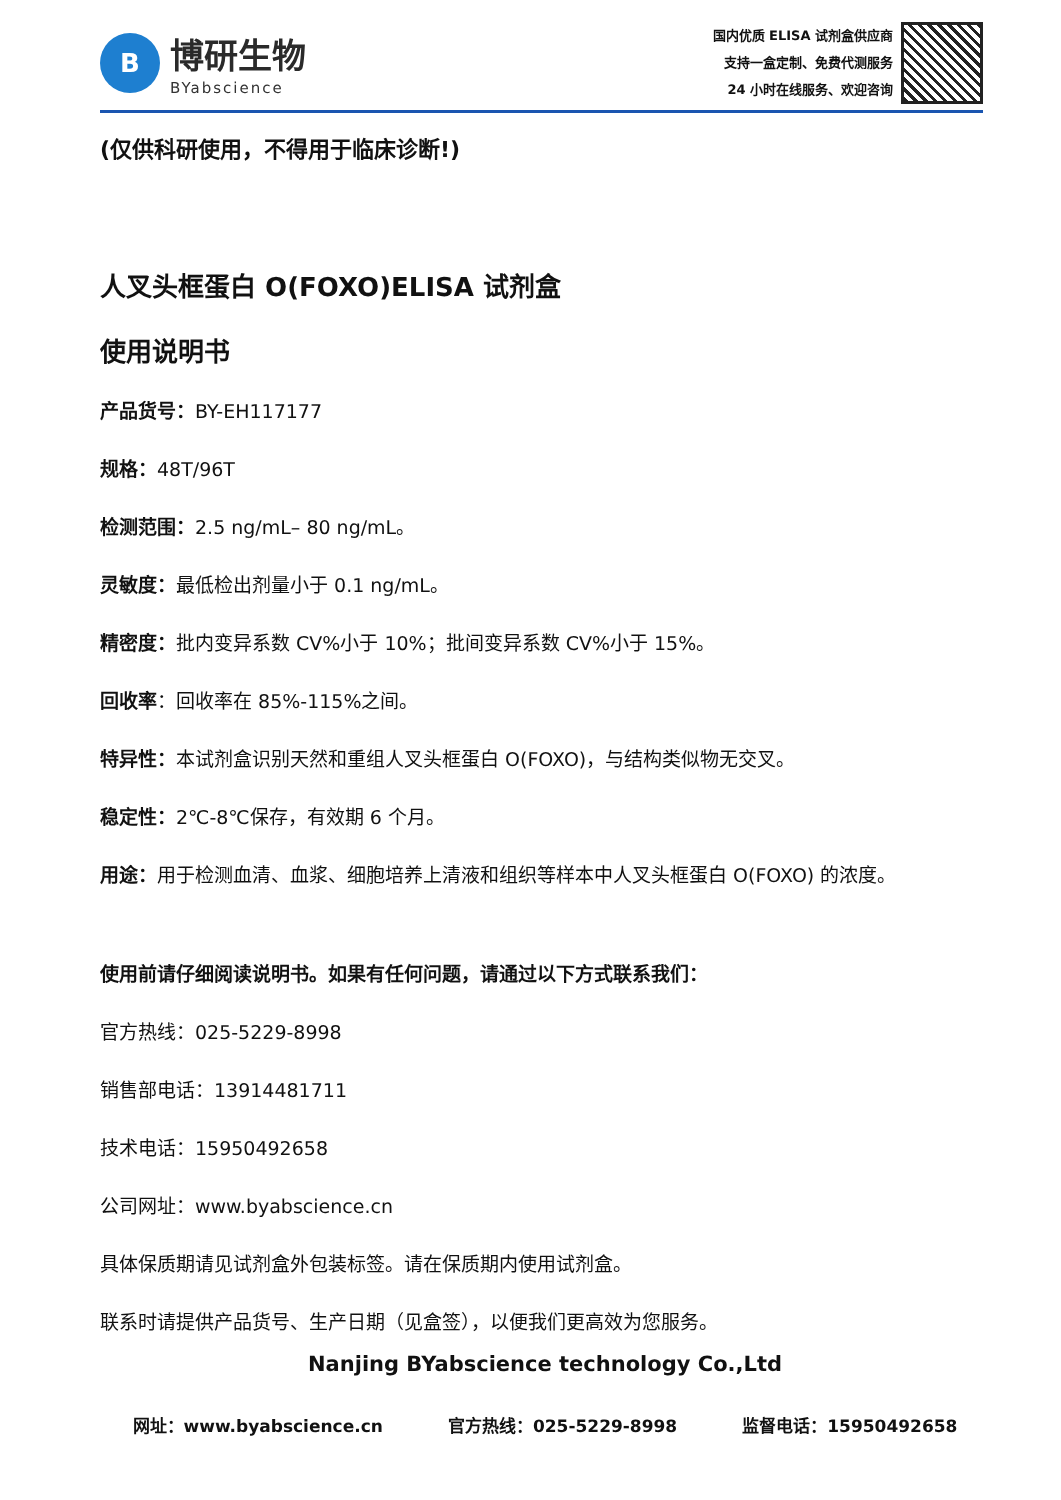B
博研生物
BYabscience
国内优质 ELISA 试剂盒供应商
支持一盒定制、免费代测服务
24 小时在线服务、欢迎咨询
(仅供科研使用，不得用于临床诊断!)
人叉头框蛋白 O(FOXO)ELISA 试剂盒
使用说明书
产品货号：BY-EH117177
规格：48T/96T
检测范围：2.5 ng/mL– 80 ng/mL。
灵敏度：最低检出剂量小于 0.1 ng/mL。
精密度：批内变异系数 CV%小于 10%；批间变异系数 CV%小于 15%。
回收率：回收率在 85%-115%之间。
特异性：本试剂盒识别天然和重组人叉头框蛋白 O(FOXO)，与结构类似物无交叉。
稳定性：2℃-8℃保存，有效期 6 个月。
用途：用于检测血清、血浆、细胞培养上清液和组织等样本中人叉头框蛋白 O(FOXO) 的浓度。
使用前请仔细阅读说明书。如果有任何问题，请通过以下方式联系我们：
官方热线：025-5229-8998
销售部电话：13914481711
技术电话：15950492658
公司网址：www.byabscience.cn
具体保质期请见试剂盒外包装标签。请在保质期内使用试剂盒。
联系时请提供产品货号、生产日期（见盒签），以便我们更高效为您服务。
Nanjing BYabscience technology Co.,Ltd
网址：www.byabscience.cn 官方热线：025-5229-8998 监督电话：15950492658